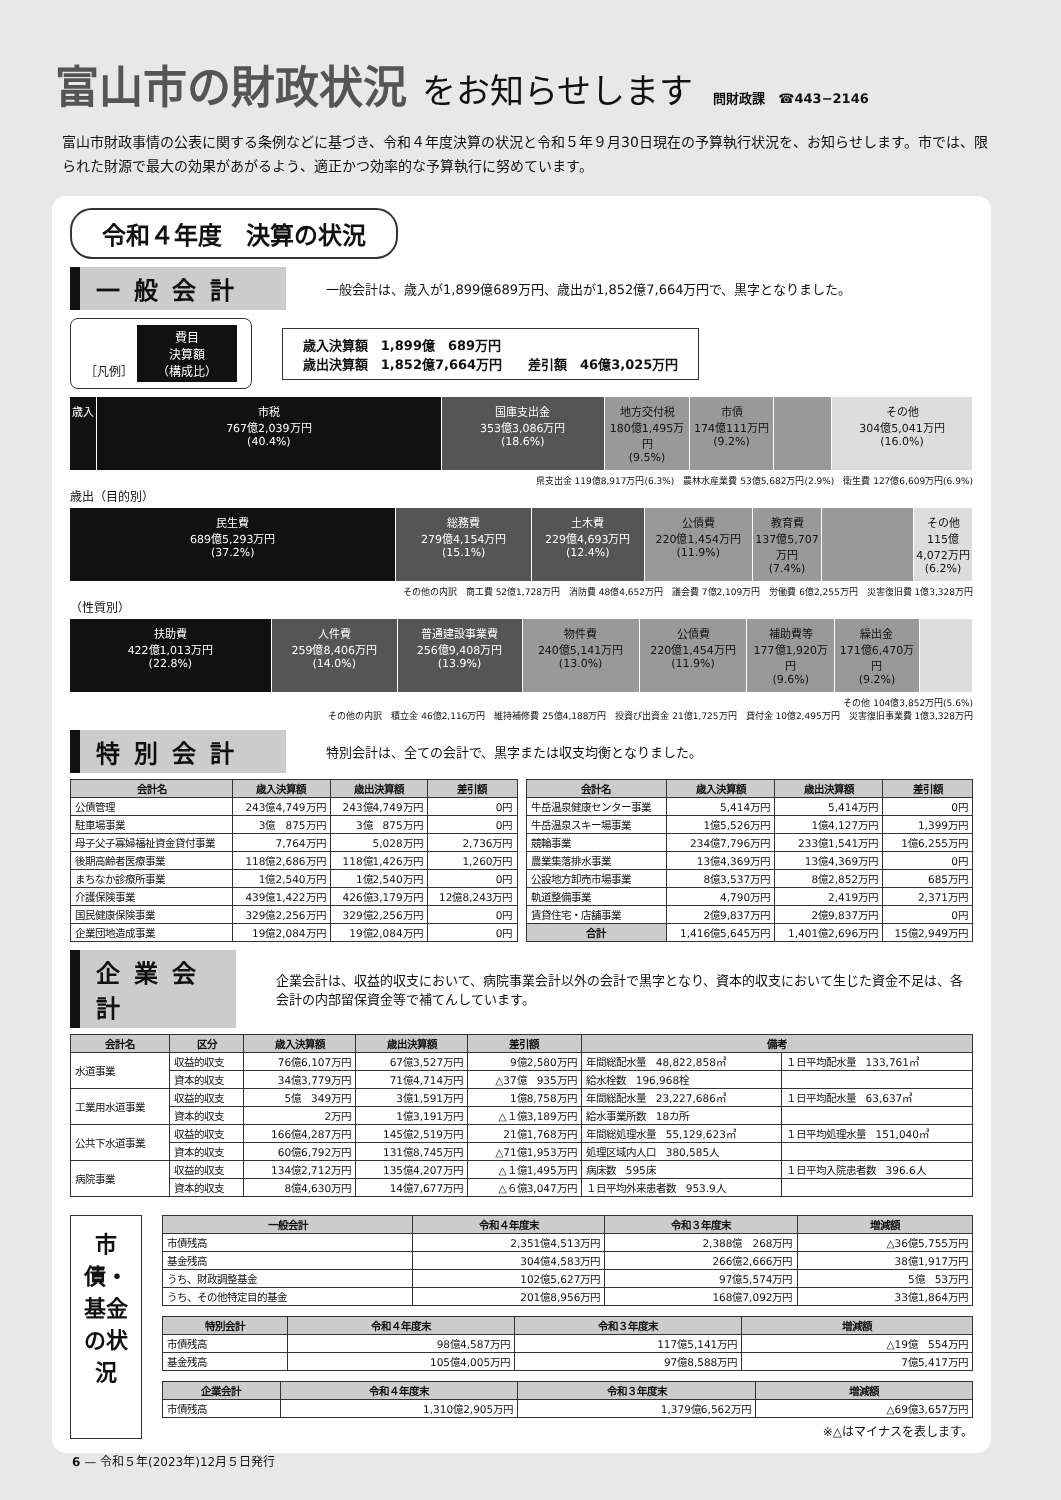富山市の財政状況 をお知らせします 問財政課　☎443−2146
富山市財政事情の公表に関する条例などに基づき、令和４年度決算の状況と令和５年９月30日現在の予算執行状況を、お知らせします。市では、限られた財源で最大の効果があがるよう、適正かつ効率的な予算執行に努めています。
令和４年度　決算の状況
一般会計
一般会計は、歳入が1,899億689万円、歳出が1,852億7,664万円で、黒字となりました。
［凡例］ 費目
決算額
（構成比）
歳入決算額　1,899億　689万円
歳出決算額　1,852億7,664万円　　差引額　46億3,025万円
歳入 市税
767億2,039万円
(40.4%)
国庫支出金
353億3,086万円
(18.6%)
地方交付税
180億1,495万円
(9.5%)
市債
174億111万円
(9.2%)
その他
304億5,041万円
(16.0%)
県支出金 119億8,917万円(6.3%)　農林水産業費 53億5,682万円(2.9%)　衛生費 127億6,609万円(6.9%)
歳出（目的別）
民生費
689億5,293万円
(37.2%)
総務費
279億4,154万円
(15.1%)
土木費
229億4,693万円
(12.4%)
公債費
220億1,454万円
(11.9%)
教育費
137億5,707万円
(7.4%)
その他
115億4,072万円
(6.2%)
その他の内訳　商工費 52億1,728万円　消防費 48億4,652万円　議会費 7億2,109万円　労働費 6億2,255万円　災害復旧費 1億3,328万円
（性質別）
扶助費
422億1,013万円
(22.8%)
人件費
259億8,406万円
(14.0%)
普通建設事業費
256億9,408万円
(13.9%)
物件費
240億5,141万円
(13.0%)
公債費
220億1,454万円
(11.9%)
補助費等
177億1,920万円
(9.6%)
繰出金
171億6,470万円
(9.2%)
その他 104億3,852万円(5.6%)
その他の内訳　積立金 46億2,116万円　維持補修費 25億4,188万円　投資び出資金 21億1,725万円　貸付金 10億2,495万円　災害復旧事業費 1億3,328万円
特別会計
特別会計は、全ての会計で、黒字または収支均衡となりました。
| 会計名 | 歳入決算額 | 歳出決算額 | 差引額 |
| --- | --- | --- | --- |
| 公債管理 | 243億4,749万円 | 243億4,749万円 | 0円 |
| 駐車場事業 | 3億 875万円 | 3億 875万円 | 0円 |
| 母子父子寡婦福祉資金貸付事業 | 7,764万円 | 5,028万円 | 2,736万円 |
| 後期高齢者医療事業 | 118億2,686万円 | 118億1,426万円 | 1,260万円 |
| まちなか診療所事業 | 1億2,540万円 | 1億2,540万円 | 0円 |
| 介護保険事業 | 439億1,422万円 | 426億3,179万円 | 12億8,243万円 |
| 国民健康保険事業 | 329億2,256万円 | 329億2,256万円 | 0円 |
| 企業団地造成事業 | 19億2,084万円 | 19億2,084万円 | 0円 |
| 会計名 | 歳入決算額 | 歳出決算額 | 差引額 |
| --- | --- | --- | --- |
| 牛岳温泉健康センター事業 | 5,414万円 | 5,414万円 | 0円 |
| 牛岳温泉スキー場事業 | 1億5,526万円 | 1億4,127万円 | 1,399万円 |
| 競輪事業 | 234億7,796万円 | 233億1,541万円 | 1億6,255万円 |
| 農業集落排水事業 | 13億4,369万円 | 13億4,369万円 | 0円 |
| 公設地方卸売市場事業 | 8億3,537万円 | 8億2,852万円 | 685万円 |
| 軌道整備事業 | 4,790万円 | 2,419万円 | 2,371万円 |
| 賃貸住宅・店舗事業 | 2億9,837万円 | 2億9,837万円 | 0円 |
| 合計 | 1,416億5,645万円 | 1,401億2,696万円 | 15億2,949万円 |
企業会計
企業会計は、収益的収支において、病院事業会計以外の会計で黒字となり、資本的収支において生じた資金不足は、各会計の内部留保資金等で補てんしています。
| 会計名 | 区分 | 歳入決算額 | 歳出決算額 | 差引額 | 備考 | |
| --- | --- | --- | --- | --- | --- | --- |
| 水道事業 | 収益的収支 | 76億6,107万円 | 67億3,527万円 | 9億2,580万円 | 年間総配水量 48,822,858㎥ | １日平均配水量 133,761㎥ |
| | 資本的収支 | 34億3,779万円 | 71億4,714万円 | △37億 935万円 | 給水栓数 196,968栓 | |
| 工業用水道事業 | 収益的収支 | 5億 349万円 | 3億1,591万円 | 1億8,758万円 | 年間総配水量 23,227,686㎥ | １日平均配水量 63,637㎥ |
| | 資本的収支 | 2万円 | 1億3,191万円 | △１億3,189万円 | 給水事業所数 18カ所 | |
| 公共下水道事業 | 収益的収支 | 166億4,287万円 | 145億2,519万円 | 21億1,768万円 | 年間総処理水量 55,129,623㎥ | １日平均処理水量 151,040㎥ |
| | 資本的収支 | 60億6,792万円 | 131億8,745万円 | △71億1,953万円 | 処理区域内人口 380,585人 | |
| 病院事業 | 収益的収支 | 134億2,712万円 | 135億4,207万円 | △１億1,495万円 | 病床数 595床 | １日平均入院患者数 396.6人 |
| | 資本的収支 | 8億4,630万円 | 14億7,677万円 | △６億3,047万円 | １日平均外来患者数 953.9人 | |
市債・基金の状況
| 一般会計 | 令和４年度末 | 令和３年度末 | 増減額 |
| --- | --- | --- | --- |
| 市債残高 | 2,351億4,513万円 | 2,388億 268万円 | △36億5,755万円 |
| 基金残高 | 304億4,583万円 | 266億2,666万円 | 38億1,917万円 |
| うち、財政調整基金 | 102億5,627万円 | 97億5,574万円 | 5億 53万円 |
| うち、その他特定目的基金 | 201億8,956万円 | 168億7,092万円 | 33億1,864万円 |
| 特別会計 | 令和４年度末 | 令和３年度末 | 増減額 |
| --- | --- | --- | --- |
| 市債残高 | 98億4,587万円 | 117億5,141万円 | △19億 554万円 |
| 基金残高 | 105億4,005万円 | 97億8,588万円 | 7億5,417万円 |
| 企業会計 | 令和４年度末 | 令和３年度末 | 増減額 |
| --- | --- | --- | --- |
| 市債残高 | 1,310億2,905万円 | 1,379億6,562万円 | △69億3,657万円 |
※△はマイナスを表します。
6 — 令和５年(2023年)12月５日発行